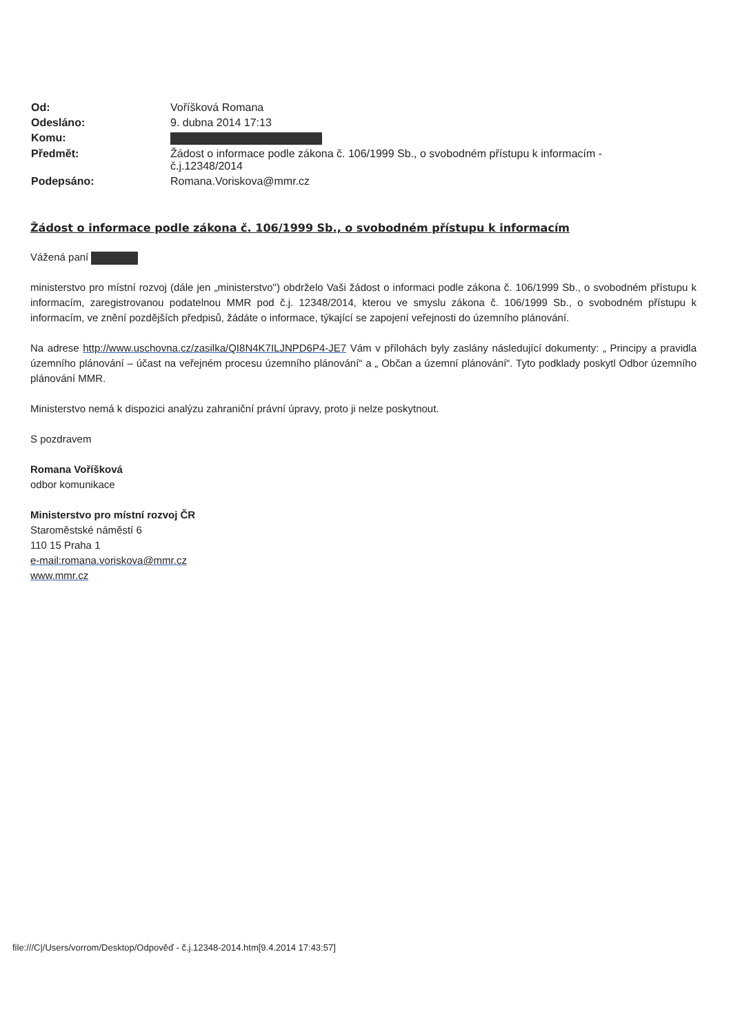| Od: | Voříšková Romana |
| Odesláno: | 9. dubna 2014 17:13 |
| Komu: | |
| Předmět: | Žádost o informace podle zákona č. 106/1999 Sb., o svobodném přístupu k informacím - č.j.12348/2014 |
| Podepsáno: | Romana.Voriskova@mmr.cz |
Žádost o informace podle zákona č. 106/1999 Sb., o svobodném přístupu k informacím
Vážená paní
ministerstvo pro místní rozvoj (dále jen „ministerstvo") obdrželo Vaši žádost o informaci podle zákona č. 106/1999 Sb., o svobodném přístupu k informacím, zaregistrovanou podatelnou MMR pod č.j. 12348/2014, kterou ve smyslu zákona č. 106/1999 Sb., o svobodném přístupu k informacím, ve znění pozdějších předpisů, žádáte o informace, týkající se zapojení veřejnosti do územního plánování.
Na adrese http://www.uschovna.cz/zasilka/QI8N4K7ILJNPD6P4-JE7 Vám v přílohách byly zaslány následující dokumenty: „ Principy a pravidla územního plánování – účast na veřejném procesu územního plánování“ a „ Občan a územní plánování“. Tyto podklady poskytl Odbor územního plánování MMR.
Ministerstvo nemá k dispozici analýzu zahraniční právní úpravy, proto ji nelze poskytnout.
S pozdravem
Romana Voříšková
odbor komunikace
Ministerstvo pro místní rozvoj ČR
Staroměstské náměstí 6
110 15 Praha 1
e-mail:romana.voriskova@mmr.cz
www.mmr.cz
file:///C|/Users/vorrom/Desktop/Odpověď - č.j.12348-2014.htm[9.4.2014 17:43:57]